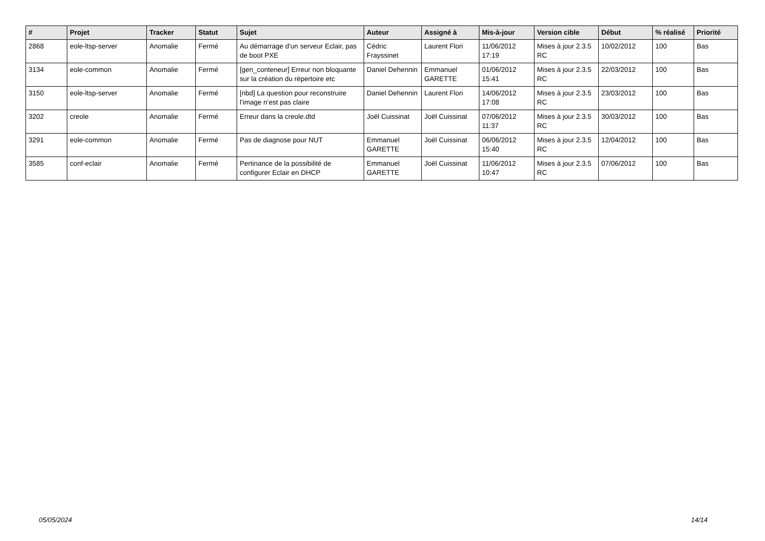| # | Projet | Tracker | Statut | Sujet | Auteur | Assigné à | Mis-à-jour | Version cible | Début | % réalisé | Priorité |
| --- | --- | --- | --- | --- | --- | --- | --- | --- | --- | --- | --- |
| 2868 | eole-ltsp-server | Anomalie | Fermé | Au démarrage d'un serveur Eclair, pas de boot PXE | Cédric Frayssinet | Laurent Flori | 11/06/2012 17:19 | Mises à jour 2.3.5 RC | 10/02/2012 | 100 | Bas |
| 3134 | eole-common | Anomalie | Fermé | [gen_conteneur] Erreur non bloquante sur la création du répertoire etc | Daniel Dehennin | Emmanuel GARETTE | 01/06/2012 15:41 | Mises à jour 2.3.5 RC | 22/03/2012 | 100 | Bas |
| 3150 | eole-ltsp-server | Anomalie | Fermé | [nbd] La question pour reconstruire l’image n’est pas claire | Daniel Dehennin | Laurent Flori | 14/06/2012 17:08 | Mises à jour 2.3.5 RC | 23/03/2012 | 100 | Bas |
| 3202 | creole | Anomalie | Fermé | Erreur dans la creole.dtd | Joël Cuissinat | Joël Cuissinat | 07/06/2012 11:37 | Mises à jour 2.3.5 RC | 30/03/2012 | 100 | Bas |
| 3291 | eole-common | Anomalie | Fermé | Pas de diagnose pour NUT | Emmanuel GARETTE | Joël Cuissinat | 06/06/2012 15:40 | Mises à jour 2.3.5 RC | 12/04/2012 | 100 | Bas |
| 3585 | conf-eclair | Anomalie | Fermé | Pertinance de la possibilité de configurer Eclair en DHCP | Emmanuel GARETTE | Joël Cuissinat | 11/06/2012 10:47 | Mises à jour 2.3.5 RC | 07/06/2012 | 100 | Bas |
05/05/2024 14/14